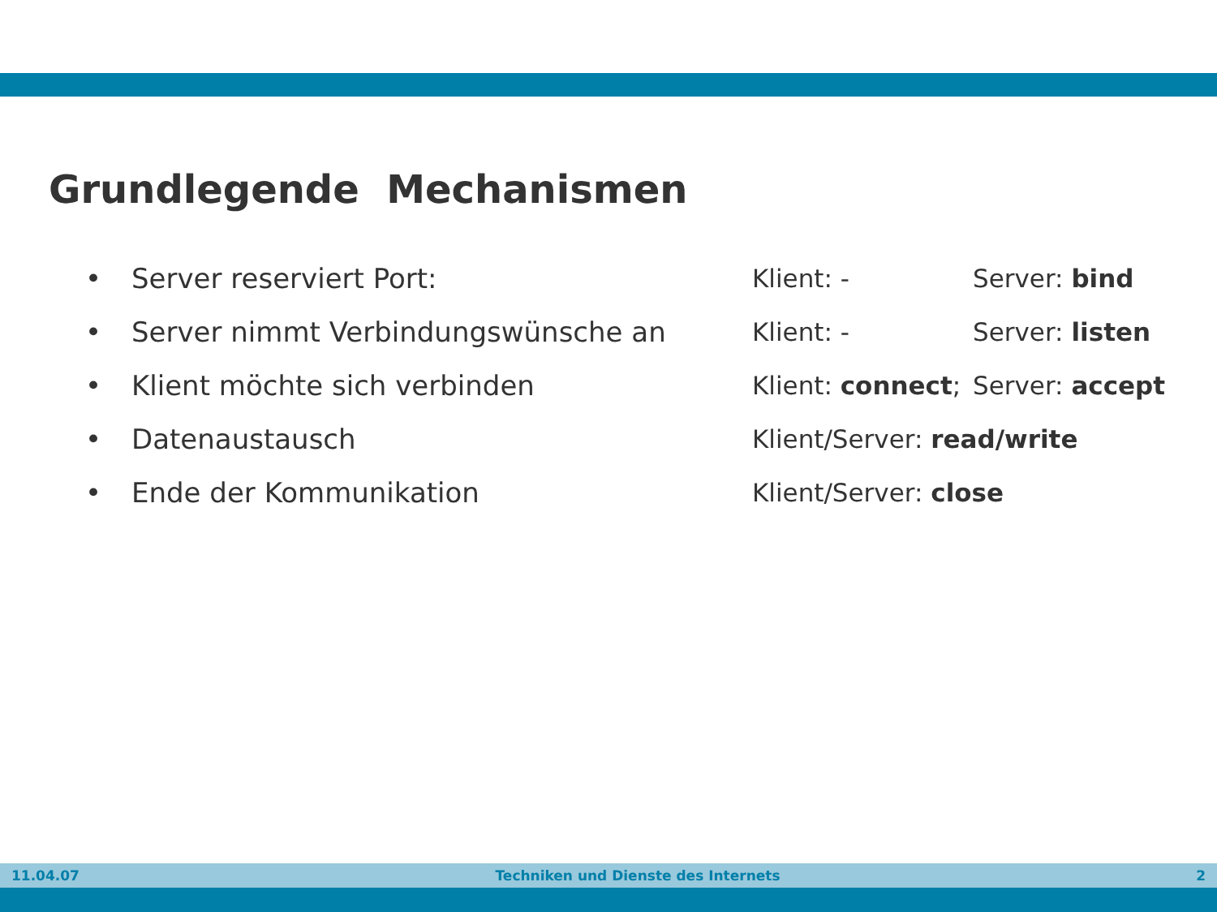Grundlegende Mechanismen
• Server reserviert Port: Klient: - Server: bind
• Server nimmt Verbindungswünsche an Klient: - Server: listen
• Klient möchte sich verbinden Klient: connect; Server: accept
• Datenaustausch Klient/Server: read/write
• Ende der Kommunikation Klient/Server: close
11.04.07 Techniken und Dienste des Internets 2